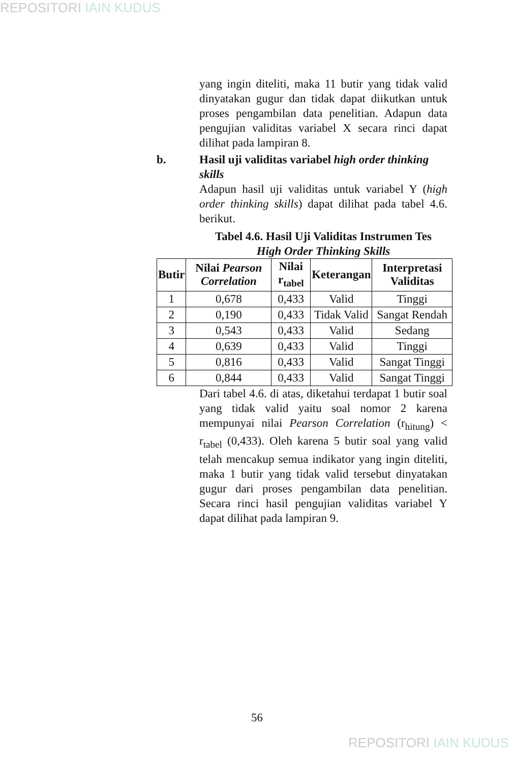REPOSITORI IAIN KUDUS
yang ingin diteliti, maka 11 butir yang tidak valid dinyatakan gugur dan tidak dapat diikutkan untuk proses pengambilan data penelitian. Adapun data pengujian validitas variabel X secara rinci dapat dilihat pada lampiran 8.
b. Hasil uji validitas variabel high order thinking skills
Adapun hasil uji validitas untuk variabel Y (high order thinking skills) dapat dilihat pada tabel 4.6. berikut.
Tabel 4.6. Hasil Uji Validitas Instrumen Tes
High Order Thinking Skills
| Butir | Nilai Pearson Correlation | Nilai r<sub>tabel</sub> | Keterangan | Interpretasi Validitas |
| --- | --- | --- | --- | --- |
| 1 | 0,678 | 0,433 | Valid | Tinggi |
| 2 | 0,190 | 0,433 | Tidak Valid | Sangat Rendah |
| 3 | 0,543 | 0,433 | Valid | Sedang |
| 4 | 0,639 | 0,433 | Valid | Tinggi |
| 5 | 0,816 | 0,433 | Valid | Sangat Tinggi |
| 6 | 0,844 | 0,433 | Valid | Sangat Tinggi |
Dari tabel 4.6. di atas, diketahui terdapat 1 butir soal yang tidak valid yaitu soal nomor 2 karena mempunyai nilai Pearson Correlation (r<sub>hitung</sub>) < r<sub>tabel</sub> (0,433). Oleh karena 5 butir soal yang valid telah mencakup semua indikator yang ingin diteliti, maka 1 butir yang tidak valid tersebut dinyatakan gugur dari proses pengambilan data penelitian. Secara rinci hasil pengujian validitas variabel Y dapat dilihat pada lampiran 9.
56
REPOSITORI IAIN KUDUS